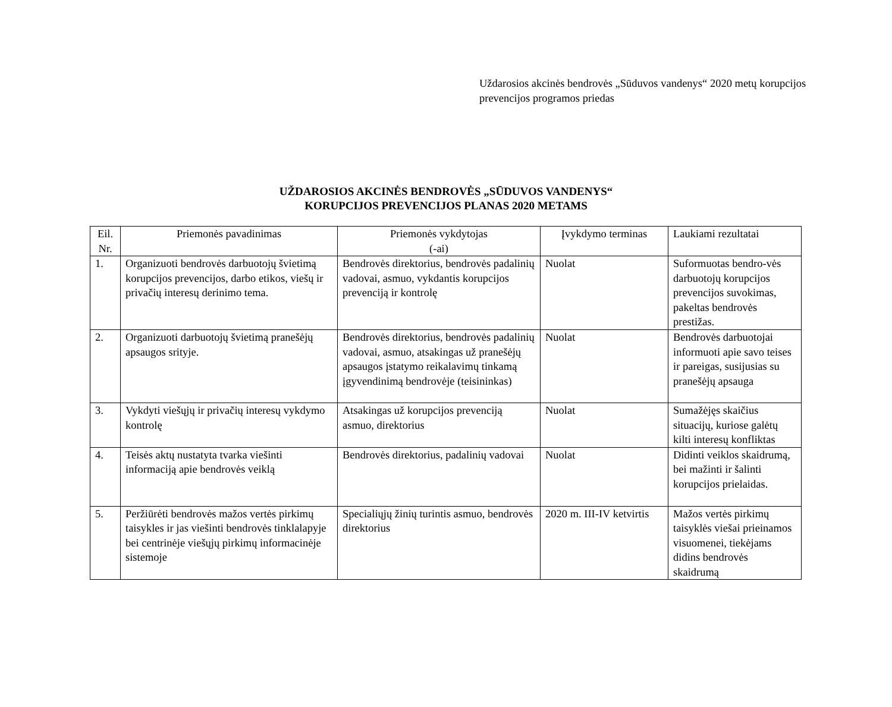Uždarosios akcinės bendrovės „Sūduvos vandenys“ 2020 metų korupcijos prevencijos programos priedas
UŽDAROSIOS AKCINĖS BENDROVĖS „SŪDUVOS VANDENYS“
KORUPCIJOS PREVENCIJOS PLANAS 2020 METAMS
| Eil. Nr. | Priemonės pavadinimas | Priemonės vykdytojas (-ai) | Įvykdymo terminas | Laukiami rezultatai |
| --- | --- | --- | --- | --- |
| 1. | Organizuoti bendrovės darbuotojų švietimą korupcijos prevencijos, darbo etikos, viešų ir privačių interesų derinimo tema. | Bendrovės direktorius, bendrovės padalinių vadovai, asmuo, vykdantis korupcijos prevenciją ir kontrolę | Nuolat | Suformuotas bendro-vės darbuotojų korupcijos prevencijos suvokimas, pakeltas bendrovės prestižas. |
| 2. | Organizuoti darbuotojų švietimą pranešėjų apsaugos srityje. | Bendrovės direktorius, bendrovės padalinių vadovai, asmuo, atsakingas už pranešėjų apsaugos įstatymo reikalavimų tinkamą įgyvendinimą bendrovėje (teisininkas) | Nuolat | Bendrovės darbuotojai informuoti apie savo teises ir pareigas, susijusias su pranešėjų apsauga |
| 3. | Vykdyti viešųjų ir privačių interesų vykdymo kontrolę | Atsakingas už korupcijos prevenciją asmuo, direktorius | Nuolat | Sumažėjęs skaičius situacijų, kuriose galėtų kilti interesų konfliktas |
| 4. | Teisės aktų nustatyta tvarka viešinti informaciją apie bendrovės veiklą | Bendrovės direktorius, padalinių vadovai | Nuolat | Didinti veiklos skaidrumą, bei mažinti ir šalinti korupcijos prielaidas. |
| 5. | Peržiūrėti bendrovės mažos vertės pirkimų taisykles ir jas viešinti bendrovės tinklalapyje bei centrinėje viešųjų pirkimų informacinėje sistemoje | Specialiųjų žinių turintis asmuo, bendrovės direktorius | 2020 m. III-IV ketvirtis | Mažos vertės pirkimų taisyklės viešai prieinamos visuomenei, tiekėjams didins bendrovės skaidrumą |